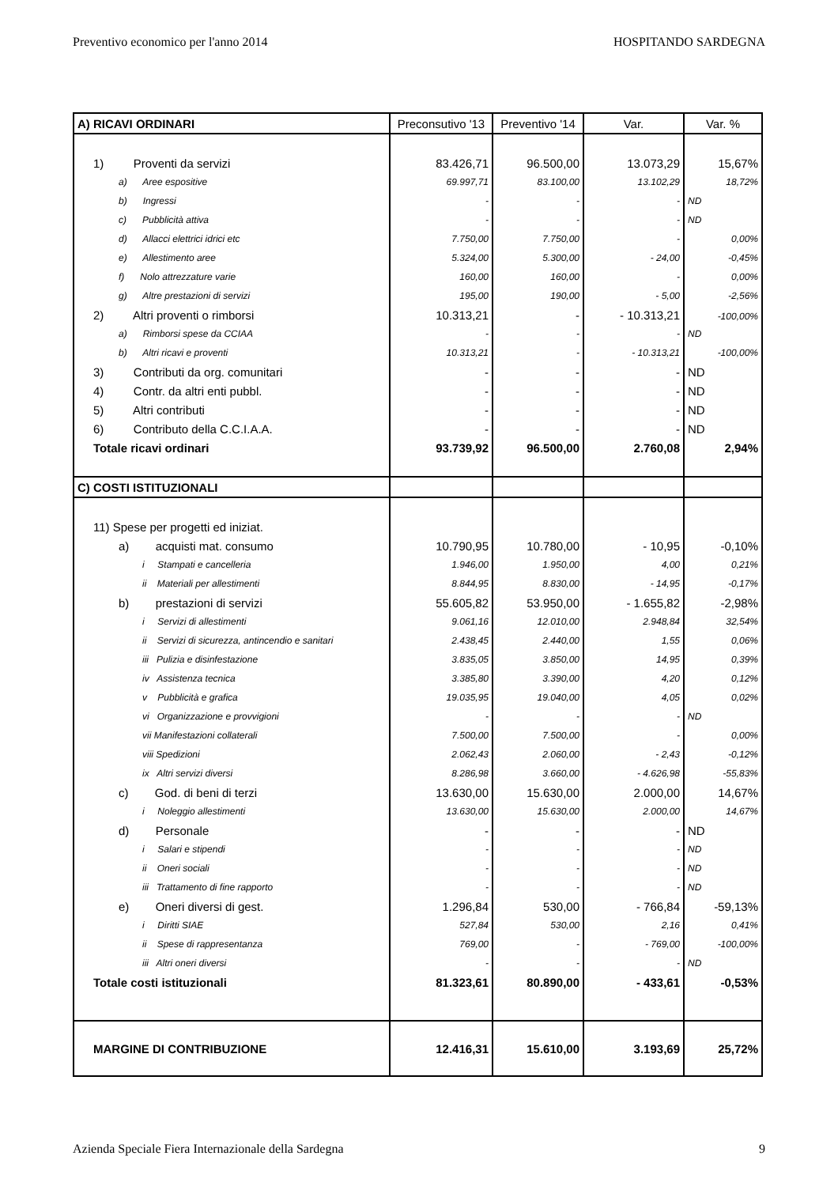Preventivo economico per l'anno 2014 HOSPITANDO SARDEGNA
| A) RICAVI ORDINARI | Preconsutivo '13 | Preventivo '14 | Var. | Var. % |
| --- | --- | --- | --- | --- |
| 1) Proventi da servizi | 83.426,71 | 96.500,00 | 13.073,29 | 15,67% |
| a) Aree espositive | 69.997,71 | 83.100,00 | 13.102,29 | 18,72% |
| b) Ingressi | - | - | - | ND |
| c) Pubblicità attiva | - | - | - | ND |
| d) Allacci elettrici idrici etc | 7.750,00 | 7.750,00 | - | 0,00% |
| e) Allestimento aree | 5.324,00 | 5.300,00 | - 24,00 | -0,45% |
| f) Nolo attrezzature varie | 160,00 | 160,00 | - | 0,00% |
| g) Altre prestazioni di servizi | 195,00 | 190,00 | - 5,00 | -2,56% |
| 2) Altri proventi o rimborsi | 10.313,21 | - | - 10.313,21 | -100,00% |
| a) Rimborsi spese da CCIAA | - | - | - | ND |
| b) Altri ricavi e proventi | 10.313,21 | - | - 10.313,21 | -100,00% |
| 3) Contributi da org. comunitari | - | - | - | ND |
| 4) Contr. da altri enti pubbl. | - | - | - | ND |
| 5) Altri contributi | - | - | - | ND |
| 6) Contributo della C.C.I.A.A. | - | - | - | ND |
| Totale ricavi ordinari | 93.739,92 | 96.500,00 | 2.760,08 | 2,94% |
| C) COSTI ISTITUZIONALI | | | | |
| 11) Spese per progetti ed iniziat. | | | | |
| a) acquisti mat. consumo | 10.790,95 | 10.780,00 | - 10,95 | -0,10% |
| i Stampati e cancelleria | 1.946,00 | 1.950,00 | 4,00 | 0,21% |
| ii Materiali per allestimenti | 8.844,95 | 8.830,00 | - 14,95 | -0,17% |
| b) prestazioni di servizi | 55.605,82 | 53.950,00 | - 1.655,82 | -2,98% |
| i Servizi di allestimenti | 9.061,16 | 12.010,00 | 2.948,84 | 32,54% |
| ii Servizi di sicurezza, antincendio e sanitari | 2.438,45 | 2.440,00 | 1,55 | 0,06% |
| iii Pulizia e disinfestazione | 3.835,05 | 3.850,00 | 14,95 | 0,39% |
| iv Assistenza tecnica | 3.385,80 | 3.390,00 | 4,20 | 0,12% |
| v Pubblicità e grafica | 19.035,95 | 19.040,00 | 4,05 | 0,02% |
| vi Organizzazione e provvigioni | - | - | - | ND |
| vii Manifestazioni collaterali | 7.500,00 | 7.500,00 | - | 0,00% |
| viii Spedizioni | 2.062,43 | 2.060,00 | - 2,43 | -0,12% |
| ix Altri servizi diversi | 8.286,98 | 3.660,00 | - 4.626,98 | -55,83% |
| c) God. di beni di terzi | 13.630,00 | 15.630,00 | 2.000,00 | 14,67% |
| i Noleggio allestimenti | 13.630,00 | 15.630,00 | 2.000,00 | 14,67% |
| d) Personale | - | - | - | ND |
| i Salari e stipendi | - | - | - | ND |
| ii Oneri sociali | - | - | - | ND |
| iii Trattamento di fine rapporto | - | - | - | ND |
| e) Oneri diversi di gest. | 1.296,84 | 530,00 | - 766,84 | -59,13% |
| i Diritti SIAE | 527,84 | 530,00 | 2,16 | 0,41% |
| ii Spese di rappresentanza | 769,00 | - | - 769,00 | -100,00% |
| iii Altri oneri diversi | - | - | - | ND |
| Totale costi istituzionali | 81.323,61 | 80.890,00 | - 433,61 | -0,53% |
| MARGINE DI CONTRIBUZIONE | 12.416,31 | 15.610,00 | 3.193,69 | 25,72% |
Azienda Speciale Fiera Internazionale della Sardegna 9